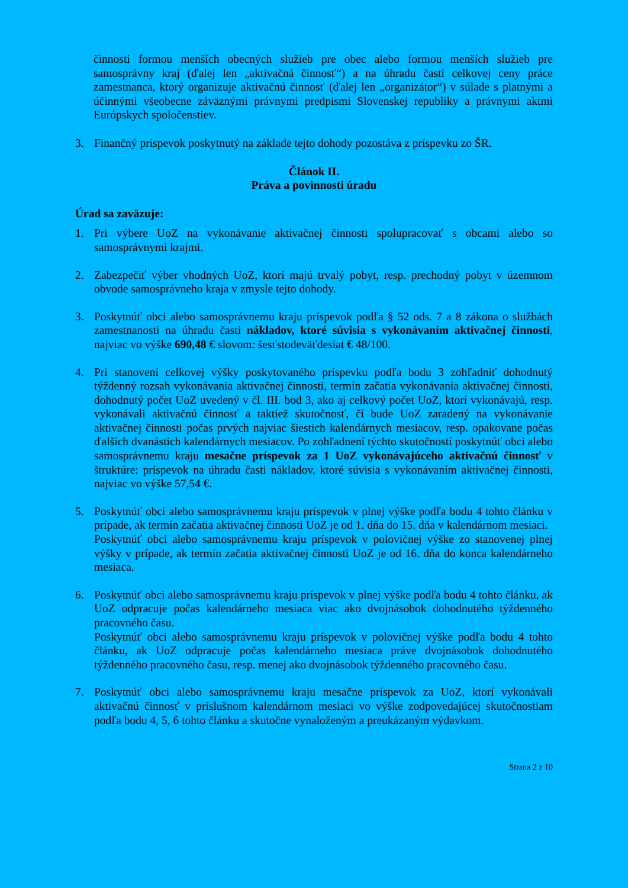činnosti formou menších obecných služieb pre obec alebo formou menších služieb pre samosprávny kraj (ďalej len „aktivačná činnosť“) a na úhradu časti celkovej ceny práce zamestnanca, ktorý organizuje aktivačnú činnosť (ďalej len „organizátor“) v súlade s platnými a účinnými všeobecne záväznými právnymi predpismi Slovenskej republiky a právnymi aktmi Európskych spoločenstiev.
3. Finančný príspevok poskytnutý na základe tejto dohody pozostáva z príspevku zo ŠR.
Článok II.
Práva a povinnosti úradu
Úrad sa zaväzuje:
1. Pri výbere UoZ na vykonávanie aktivačnej činnosti spolupracovať s obcami alebo so samosprávnymi krajmi.
2. Zabezpečiť výber vhodných UoZ, ktorí majú trvalý pobyt, resp. prechodný pobyt v územnom obvode samosprávneho kraja v zmysle tejto dohody.
3. Poskytnúť obci alebo samosprávnemu kraju príspevok podľa § 52 ods. 7 a 8 zákona o službách zamestnanosti na úhradu časti nákladov, ktoré súvisia s vykonávaním aktivačnej činnosti, najviac vo výške 690,48 € slovom: šesťstodeväťdesiat € 48/100.
4. Pri stanovení celkovej výšky poskytovaného príspevku podľa bodu 3 zohľadniť dohodnutý týždenný rozsah vykonávania aktivačnej činnosti, termín začatia vykonávania aktivačnej činnosti, dohodnutý počet UoZ uvedený v čl. III. bod 3, ako aj celkový počet UoZ, ktorí vykonávajú, resp. vykonávali aktivačnú činnosť a taktiež skutočnosť, či bude UoZ zaradený na vykonávanie aktivačnej činnosti počas prvých najviac šiestich kalendárnych mesiacov, resp. opakovane počas ďalších dvanástich kalendárnych mesiacov. Po zohľadnení týchto skutočností poskytnúť obci alebo samosprávnemu kraju mesačne príspevok za 1 UoZ vykonávajúceho aktivačnú činnosť v štruktúre: príspevok na úhradu časti nákladov, ktoré súvisia s vykonávaním aktivačnej činnosti, najviac vo výške 57,54 €.
5. Poskytnúť obci alebo samosprávnemu kraju príspevok v plnej výške podľa bodu 4 tohto článku v prípade, ak termín začatia aktivačnej činnosti UoZ je od 1. dňa do 15. dňa v kalendárnom mesiaci.
Poskytnúť obci alebo samosprávnemu kraju príspevok v polovičnej výške zo stanovenej plnej výšky v prípade, ak termín začatia aktivačnej činnosti UoZ je od 16. dňa do konca kalendárneho mesiaca.
6. Poskytnúť obci alebo samosprávnemu kraju príspevok v plnej výške podľa bodu 4 tohto článku, ak UoZ odpracuje počas kalendárneho mesiaca viac ako dvojnásobok dohodnutého týždenného pracovného času.
Poskytnúť obci alebo samosprávnemu kraju príspevok v polovičnej výške podľa bodu 4 tohto článku, ak UoZ odpracuje počas kalendárneho mesiaca práve dvojnásobok dohodnutého týždenného pracovného času, resp. menej ako dvojnásobok týždenného pracovného času.
7. Poskytnúť obci alebo samosprávnemu kraju mesačne príspevok za UoZ, ktorí vykonávali aktivačnú činnosť v príslušnom kalendárnom mesiaci vo výške zodpovedajúcej skutočnostiam podľa bodu 4, 5, 6 tohto článku a skutočne vynaloženým a preukázaným výdavkom.
Strana 2 z 10